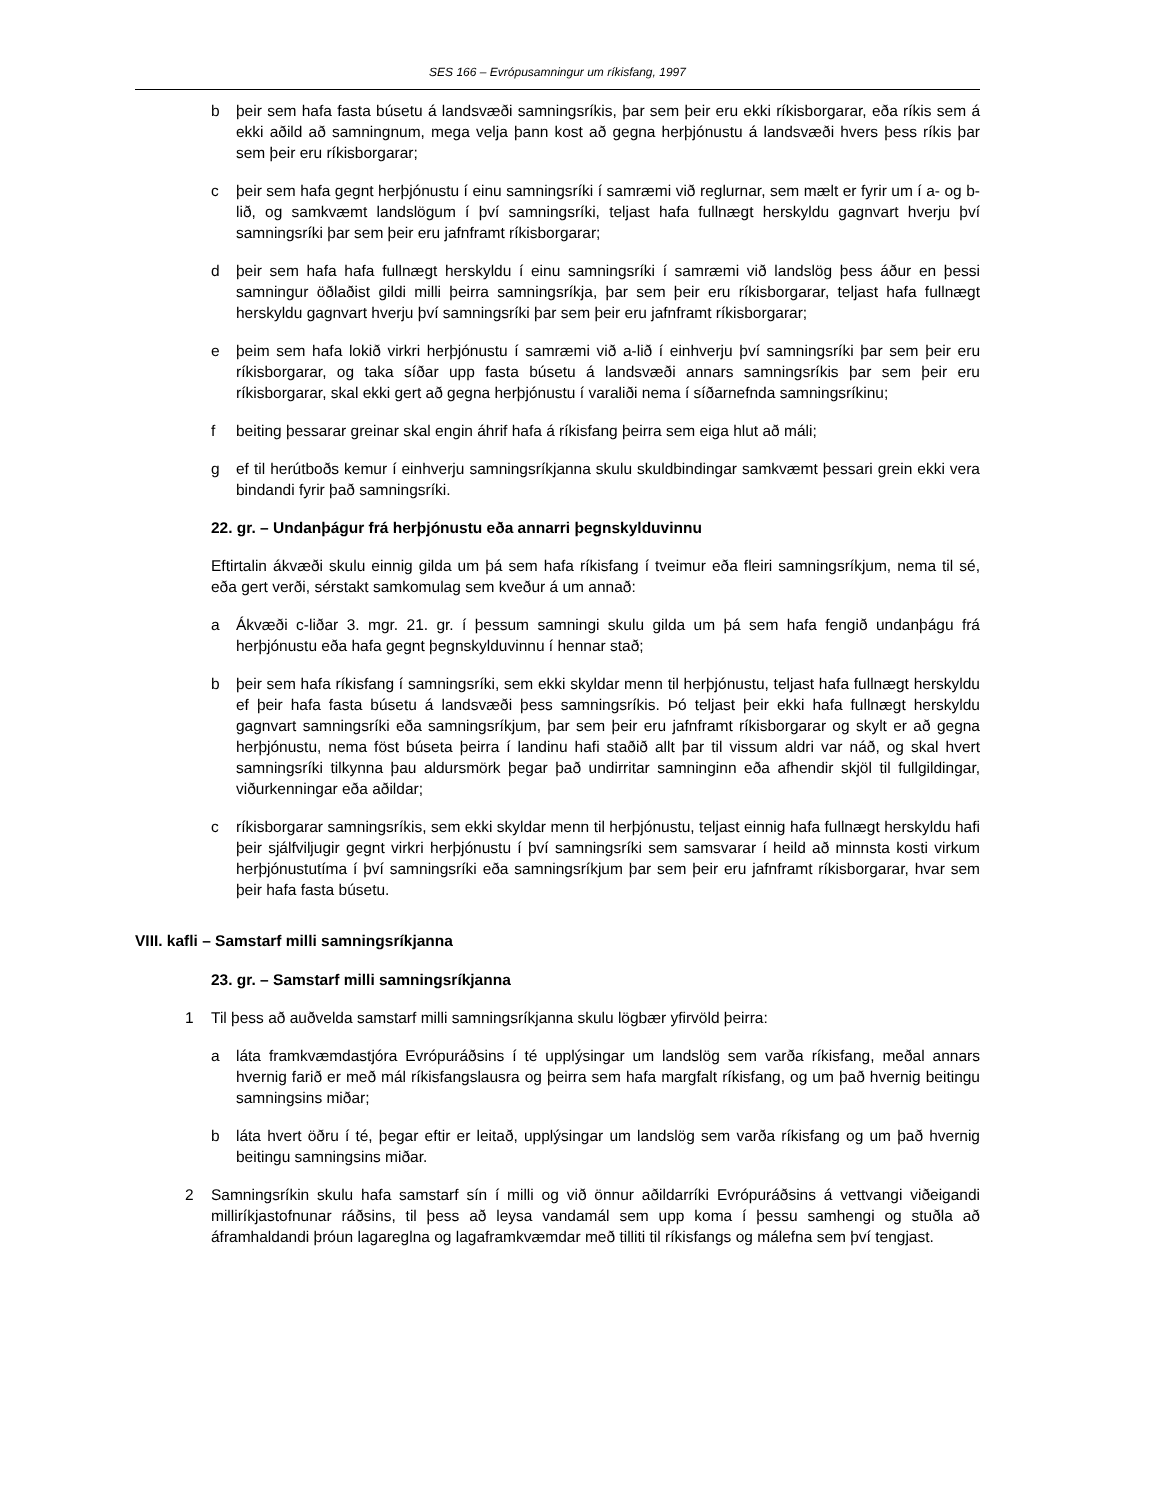SES 166 – Evrópusamningur um ríkisfang, 1997
b þeir sem hafa fasta búsetu á landsvæði samningsríkis, þar sem þeir eru ekki ríkisborgarar, eða ríkis sem á ekki aðild að samningnum, mega velja þann kost að gegna herþjónustu á landsvæði hvers þess ríkis þar sem þeir eru ríkisborgarar;
c þeir sem hafa gegnt herþjónustu í einu samningsríki í samræmi við reglurnar, sem mælt er fyrir um í a- og b-lið, og samkvæmt landslögum í því samningsríki, teljast hafa fullnægt herskyldu gagnvart hverju því samningsríki þar sem þeir eru jafnframt ríkisborgarar;
d þeir sem hafa hafa fullnægt herskyldu í einu samningsríki í samræmi við landslög þess áður en þessi samningur öðlaðist gildi milli þeirra samningsríkja, þar sem þeir eru ríkisborgarar, teljast hafa fullnægt herskyldu gagnvart hverju því samningsríki þar sem þeir eru jafnframt ríkisborgarar;
e þeim sem hafa lokið virkri herþjónustu í samræmi við a-lið í einhverju því samningsríki þar sem þeir eru ríkisborgarar, og taka síðar upp fasta búsetu á landsvæði annars samningsríkis þar sem þeir eru ríkisborgarar, skal ekki gert að gegna herþjónustu í varaliði nema í síðarnefnda samningsríkinu;
f beiting þessarar greinar skal engin áhrif hafa á ríkisfang þeirra sem eiga hlut að máli;
g ef til herútboðs kemur í einhverju samningsríkjanna skulu skuldbindingar samkvæmt þessari grein ekki vera bindandi fyrir það samningsríki.
22. gr. – Undanþágur frá herþjónustu eða annarri þegnskylduvinnu
Eftirtalin ákvæði skulu einnig gilda um þá sem hafa ríkisfang í tveimur eða fleiri samningsríkjum, nema til sé, eða gert verði, sérstakt samkomulag sem kveður á um annað:
a Ákvæði c-liðar 3. mgr. 21. gr. í þessum samningi skulu gilda um þá sem hafa fengið undanþágu frá herþjónustu eða hafa gegnt þegnskylduvinnu í hennar stað;
b þeir sem hafa ríkisfang í samningsríki, sem ekki skyldar menn til herþjónustu, teljast hafa fullnægt herskyldu ef þeir hafa fasta búsetu á landsvæði þess samningsríkis. Þó teljast þeir ekki hafa fullnægt herskyldu gagnvart samningsríki eða samningsríkjum, þar sem þeir eru jafnframt ríkisborgarar og skylt er að gegna herþjónustu, nema föst búseta þeirra í landinu hafi staðið allt þar til vissum aldri var náð, og skal hvert samningsríki tilkynna þau aldursmörk þegar það undirritar samninginn eða afhendir skjöl til fullgildingar, viðurkenningar eða aðildar;
c ríkisborgarar samningsríkis, sem ekki skyldar menn til herþjónustu, teljast einnig hafa fullnægt herskyldu hafi þeir sjálfviljugir gegnt virkri herþjónustu í því samningsríki sem samsvarar í heild að minnsta kosti virkum herþjónustutíma í því samningsríki eða samningsríkjum þar sem þeir eru jafnframt ríkisborgarar, hvar sem þeir hafa fasta búsetu.
VIII. kafli – Samstarf milli samningsríkjanna
23. gr. – Samstarf milli samningsríkjanna
1 Til þess að auðvelda samstarf milli samningsríkjanna skulu lögbær yfirvöld þeirra:
a láta framkvæmdastjóra Evrópuráðsins í té upplýsingar um landslög sem varða ríkisfang, meðal annars hvernig farið er með mál ríkisfangslausra og þeirra sem hafa margfalt ríkisfang, og um það hvernig beitingu samningsins miðar;
b láta hvert öðru í té, þegar eftir er leitað, upplýsingar um landslög sem varða ríkisfang og um það hvernig beitingu samningsins miðar.
2 Samningsríkin skulu hafa samstarf sín í milli og við önnur aðildarríki Evrópuráðsins á vettvangi viðeigandi milliríkjastofnunar ráðsins, til þess að leysa vandamál sem upp koma í þessu samhengi og stuðla að áframhaldandi þróun lagareglna og lagaframkvæmdar með tilliti til ríkisfangs og málefna sem því tengjast.